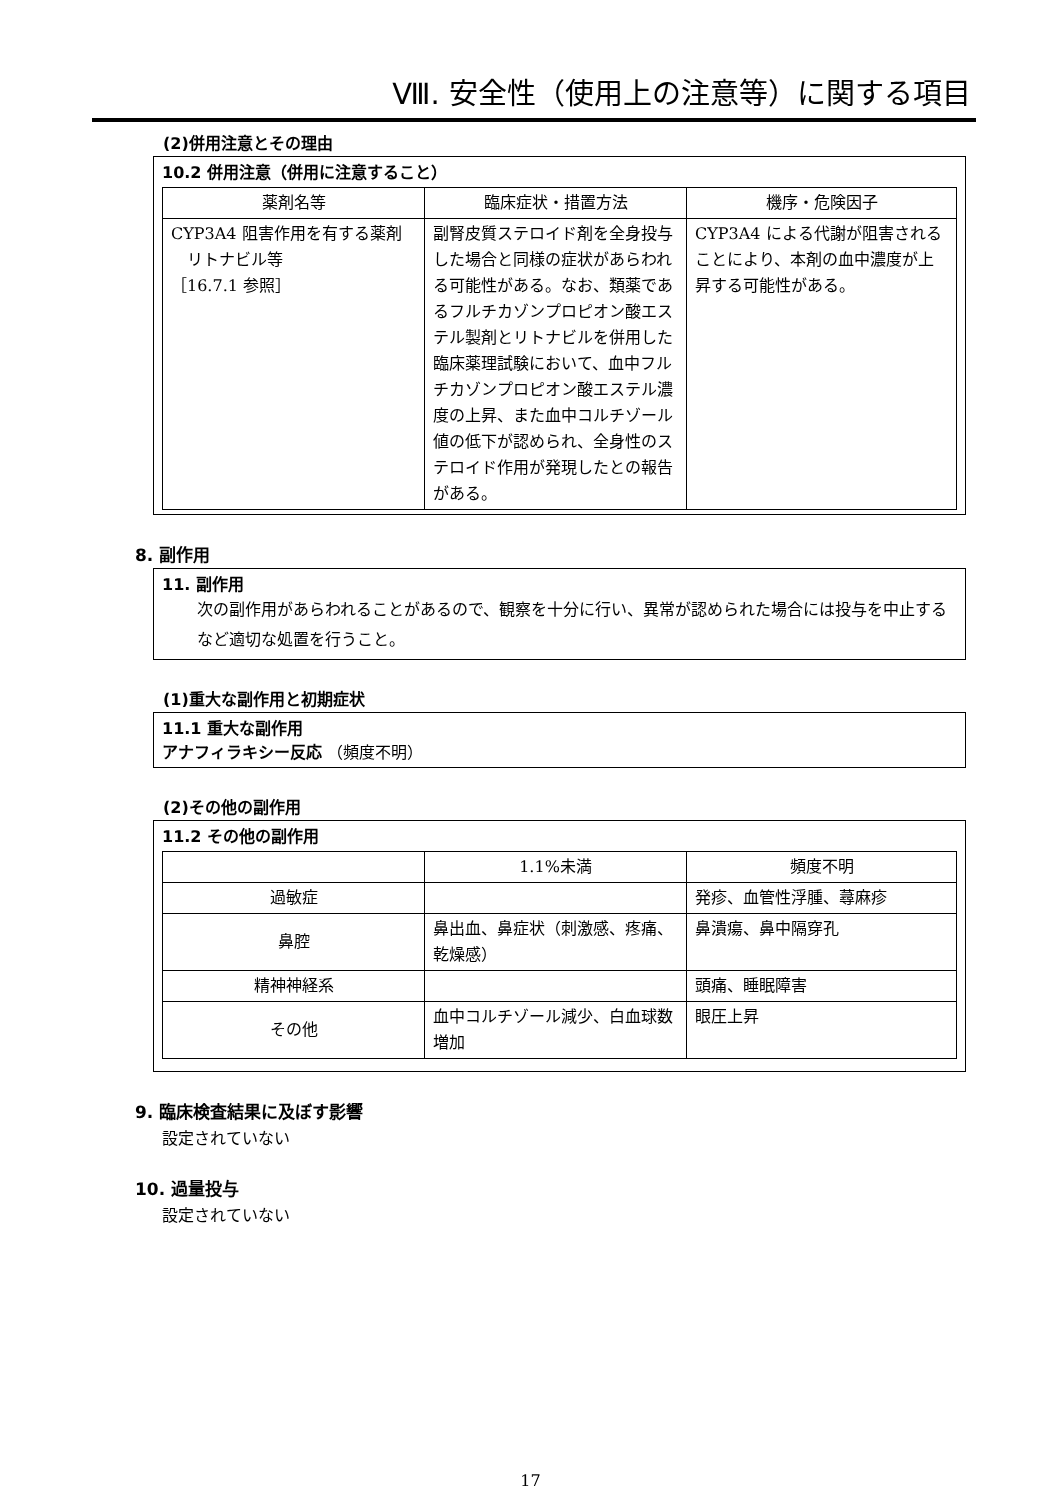Ⅷ. 安全性（使用上の注意等）に関する項目
(2)併用注意とその理由
10.2 併用注意（併用に注意すること）
| 薬剤名等 | 臨床症状・措置方法 | 機序・危険因子 |
| --- | --- | --- |
| CYP3A4 阻害作用を有する薬剤 リトナビル等 ［16.7.1 参照］ | 副腎皮質ステロイド剤を全身投与した場合と同様の症状があらわれる可能性がある。なお、類薬であるフルチカゾンプロピオン酸エステル製剤とリトナビルを併用した臨床薬理試験において、血中フルチカゾンプロピオン酸エステル濃度の上昇、また血中コルチゾール値の低下が認められ、全身性のステロイド作用が発現したとの報告がある。 | CYP3A4 による代謝が阻害されることにより、本剤の血中濃度が上昇する可能性がある。 |
8. 副作用
11. 副作用
次の副作用があらわれることがあるので、観察を十分に行い、異常が認められた場合には投与を中止するなど適切な処置を行うこと。
(1)重大な副作用と初期症状
11.1 重大な副作用
アナフィラキシー反応 （頻度不明）
(2)その他の副作用
11.2 その他の副作用
| | 1.1%未満 | 頻度不明 |
| --- | --- | --- |
| 過敏症 | | 発疹、血管性浮腫、蕁麻疹 |
| 鼻腔 | 鼻出血、鼻症状（刺激感、疼痛、乾燥感） | 鼻潰瘍、鼻中隔穿孔 |
| 精神神経系 | | 頭痛、睡眠障害 |
| その他 | 血中コルチゾール減少、白血球数増加 | 眼圧上昇 |
9. 臨床検査結果に及ぼす影響
設定されていない
10. 過量投与
設定されていない
17